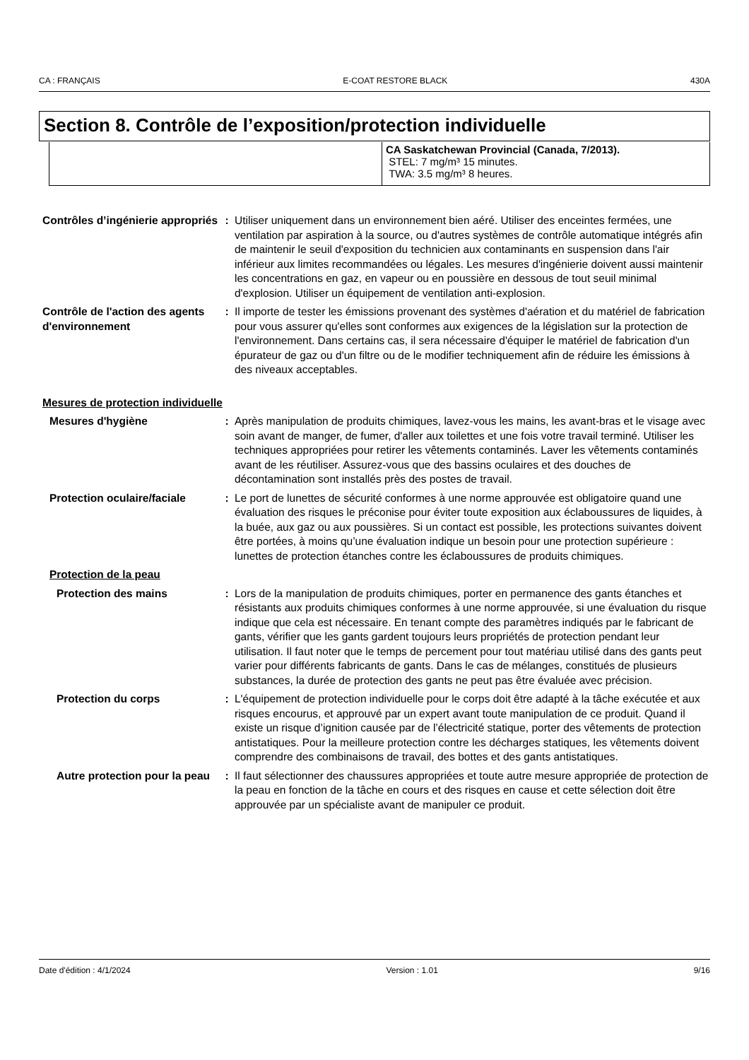CA : FRANÇAIS E-COAT RESTORE BLACK 430A
Section 8. Contrôle de l’exposition/protection individuelle
| | CA Saskatchewan Provincial (Canada, 7/2013). STEL: 7 mg/m³ 15 minutes. TWA: 3.5 mg/m³ 8 heures. |
Contrôles d’ingénierie appropriés
: Utiliser uniquement dans un environnement bien aéré. Utiliser des enceintes fermées, une ventilation par aspiration à la source, ou d'autres systèmes de contrôle automatique intégrés afin de maintenir le seuil d'exposition du technicien aux contaminants en suspension dans l'air inférieur aux limites recommandées ou légales. Les mesures d'ingénierie doivent aussi maintenir les concentrations en gaz, en vapeur ou en poussière en dessous de tout seuil minimal d'explosion. Utiliser un équipement de ventilation anti-explosion.
Contrôle de l'action des agents d'environnement
: Il importe de tester les émissions provenant des systèmes d'aération et du matériel de fabrication pour vous assurer qu'elles sont conformes aux exigences de la législation sur la protection de l'environnement. Dans certains cas, il sera nécessaire d'équiper le matériel de fabrication d'un épurateur de gaz ou d'un filtre ou de le modifier techniquement afin de réduire les émissions à des niveaux acceptables.
Mesures de protection individuelle
Mesures d'hygiène : Après manipulation de produits chimiques, lavez-vous les mains, les avant-bras et le visage avec soin avant de manger, de fumer, d'aller aux toilettes et une fois votre travail terminé. Utiliser les techniques appropriées pour retirer les vêtements contaminés. Laver les vêtements contaminés avant de les réutiliser. Assurez-vous que des bassins oculaires et des douches de décontamination sont installés près des postes de travail.
Protection oculaire/faciale
: Le port de lunettes de sécurité conformes à une norme approuvée est obligatoire quand une évaluation des risques le préconise pour éviter toute exposition aux éclaboussures de liquides, à la buée, aux gaz ou aux poussières. Si un contact est possible, les protections suivantes doivent être portées, à moins qu’une évaluation indique un besoin pour une protection supérieure : lunettes de protection étanches contre les éclaboussures de produits chimiques.
Protection de la peau
Protection des mains : Lors de la manipulation de produits chimiques, porter en permanence des gants étanches et résistants aux produits chimiques conformes à une norme approuvée, si une évaluation du risque indique que cela est nécessaire. En tenant compte des paramètres indiqués par le fabricant de gants, vérifier que les gants gardent toujours leurs propriétés de protection pendant leur utilisation. Il faut noter que le temps de percement pour tout matériau utilisé dans des gants peut varier pour différents fabricants de gants. Dans le cas de mélanges, constitués de plusieurs substances, la durée de protection des gants ne peut pas être évaluée avec précision.
Protection du corps : L'équipement de protection individuelle pour le corps doit être adapté à la tâche exécutée et aux risques encourus, et approuvé par un expert avant toute manipulation de ce produit. Quand il existe un risque d’ignition causée par de l’électricité statique, porter des vêtements de protection antistatiques. Pour la meilleure protection contre les décharges statiques, les vêtements doivent comprendre des combinaisons de travail, des bottes et des gants antistatiques.
Autre protection pour la peau
: Il faut sélectionner des chaussures appropriées et toute autre mesure appropriée de protection de la peau en fonction de la tâche en cours et des risques en cause et cette sélection doit être approuvée par un spécialiste avant de manipuler ce produit.
Date d'édition : 4/1/2024 Version : 1.01 9/16